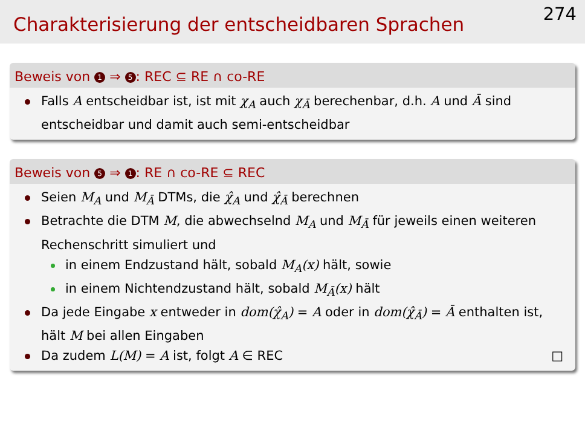Charakterisierung der entscheidbaren Sprachen
274
Beweis von 1 ⇒ 5: REC ⊆ RE ∩ co-RE
Falls A entscheidbar ist, ist mit χ<sub>A</sub> auch χ<sub>Ā</sub> berechenbar, d.h. A und Ā sind entscheidbar und damit auch semi-entscheidbar
Beweis von 5 ⇒ 1: RE ∩ co-RE ⊆ REC
Seien M<sub>A</sub> und M<sub>Ā</sub> DTMs, die χ̂<sub>A</sub> und χ̂<sub>Ā</sub> berechnen
Betrachte die DTM M, die abwechselnd M<sub>A</sub> und M<sub>Ā</sub> für jeweils einen weiteren Rechenschritt simuliert und
in einem Endzustand hält, sobald M<sub>A</sub>(x) hält, sowie
in einem Nichtendzustand hält, sobald M<sub>Ā</sub>(x) hält
Da jede Eingabe x entweder in dom(χ̂<sub>A</sub>) = A oder in dom(χ̂<sub>Ā</sub>) = Ā enthalten ist, hält M bei allen Eingaben
Da zudem L(M) = A ist, folgt A ∈ REC □